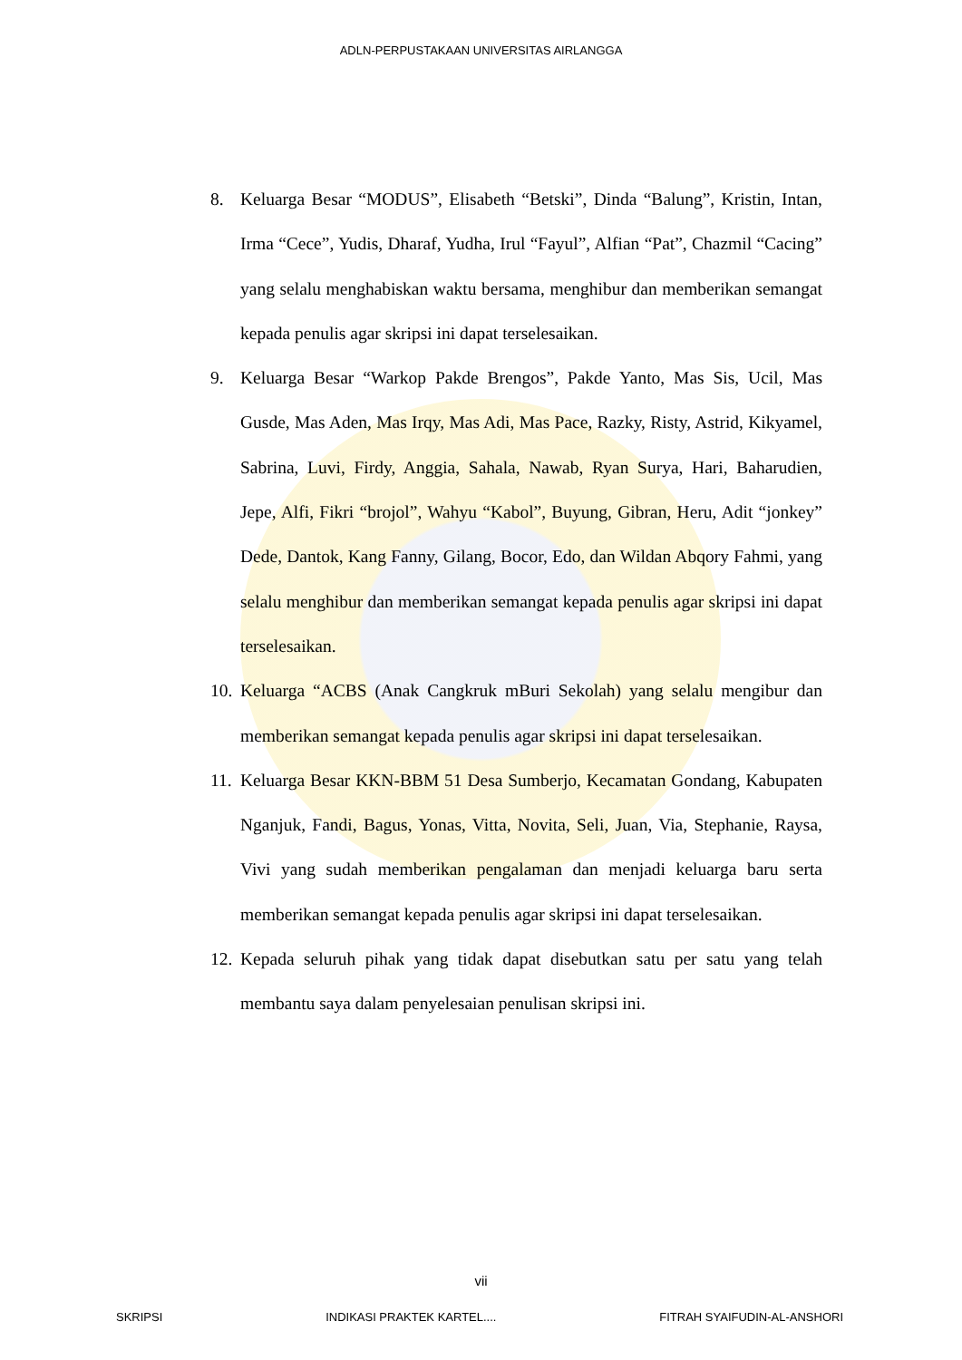ADLN-PERPUSTAKAAN UNIVERSITAS AIRLANGGA
8. Keluarga Besar “MODUS”, Elisabeth “Betski”, Dinda “Balung”, Kristin, Intan, Irma “Cece”, Yudis, Dharaf, Yudha, Irul “Fayul”, Alfian “Pat”, Chazmil “Cacing” yang selalu menghabiskan waktu bersama, menghibur dan memberikan semangat kepada penulis agar skripsi ini dapat terselesaikan.
9. Keluarga Besar “Warkop Pakde Brengos”, Pakde Yanto, Mas Sis, Ucil, Mas Gusde, Mas Aden, Mas Irqy, Mas Adi, Mas Pace, Razky, Risty, Astrid, Kikyamel, Sabrina, Luvi, Firdy, Anggia, Sahala, Nawab, Ryan Surya, Hari, Baharudien, Jepe, Alfi, Fikri “brojol”, Wahyu “Kabol”, Buyung, Gibran, Heru, Adit “jonkey” Dede, Dantok, Kang Fanny, Gilang, Bocor, Edo, dan Wildan Abqory Fahmi, yang selalu menghibur dan memberikan semangat kepada penulis agar skripsi ini dapat terselesaikan.
10. Keluarga “ACBS (Anak Cangkruk mBuri Sekolah) yang selalu mengibur dan memberikan semangat kepada penulis agar skripsi ini dapat terselesaikan.
11. Keluarga Besar KKN-BBM 51 Desa Sumberjo, Kecamatan Gondang, Kabupaten Nganjuk, Fandi, Bagus, Yonas, Vitta, Novita, Seli, Juan, Via, Stephanie, Raysa, Vivi yang sudah memberikan pengalaman dan menjadi keluarga baru serta memberikan semangat kepada penulis agar skripsi ini dapat terselesaikan.
12. Kepada seluruh pihak yang tidak dapat disebutkan satu per satu yang telah membantu saya dalam penyelesaian penulisan skripsi ini.
vii
SKRIPSI INDIKASI PRAKTEK KARTEL.... FITRAH SYAIFUDIN-AL-ANSHORI